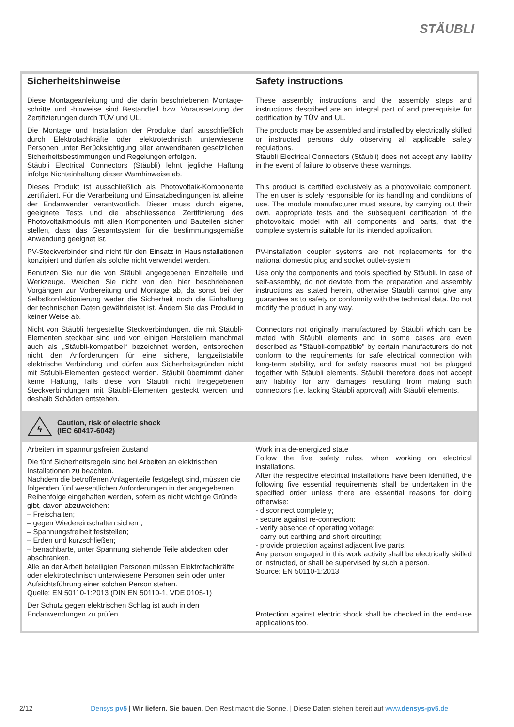STÄUBLI
Sicherheitshinweise
Diese Montageanleitung und die darin beschriebenen Montage­schritte und -hinweise sind Bestandteil bzw. Voraussetzung der Zertifizierungen durch TÜV und UL.
Die Montage und Installation der Produkte darf ausschließlich durch Elektrofachkräfte oder elektrotechnisch unterwiesene Personen unter Berücksichtigung aller anwendbaren gesetzlichen Sicherheitsbestimmungen und Regelungen erfolgen.
Stäubli Electrical Connectors (Stäubli) lehnt jegliche Haftung infolge Nichteinhaltung dieser Warnhinweise ab.
Dieses Produkt ist ausschließlich als Photovoltaik-Komponente zertifiziert. Für die Verarbeitung und Einsatzbedingungen ist alleine der Endanwender verantwortlich. Dieser muss durch eigene, geeignete Tests und die abschliessende Zertifizierung des Photovoltaikmoduls mit allen Komponenten und Bauteilen sicher stellen, dass das Gesamtsystem für die bestimmungsgemäße Anwendung geeignet ist.
PV-Steckverbinder sind nicht für den Einsatz in Hausinstallationen konzipiert und dürfen als solche nicht verwendet werden.
Benutzen Sie nur die von Stäubli angegebenen Einzelteile und Werkzeuge. Weichen Sie nicht von den hier beschriebenen Vorgängen zur Vorbereitung und Montage ab, da sonst bei der Selbstkonfektionierung weder die Sicherheit noch die Einhaltung der technischen Daten gewährleistet ist. Ändern Sie das Produkt in keiner Weise ab.
Nicht von Stäubli hergestellte Steckverbindungen, die mit Stäubli-Elementen steckbar sind und von einigen Herstellern manchmal auch als „Stäubli-kompatibel“ bezeichnet werden, entsprechen nicht den Anforderungen für eine sichere, langzeitstabile elektrische Verbindung und dürfen aus Sicherheitsgründen nicht mit Stäubli-Elementen gesteckt werden. Stäubli übernimmt daher keine Haftung, falls diese von Stäubli nicht freigegebenen Steckverbindungen mit Stäubli-Elementen gesteckt werden und deshalb Schäden entstehen.
Safety instructions
These assembly instructions and the assembly steps and instructions described are an integral part of and prerequisite for certification by TÜV and UL.
The products may be assembled and installed by electrically skilled or instructed persons duly observing all applicable safety regulations.
Stäubli Electrical Connectors (Stäubli) does not accept any liability in the event of failure to observe these warnings.
This product is certified exclusively as a photovoltaic component. The en user is solely responsible for its handling and conditions of use. The module manufacturer must assure, by carrying out their own, appropriate tests and the subsequent certification of the photovoltaic model with all components and parts, that the complete system is suitable for its intended application.
PV-installation coupler systems are not replacements for the national domestic plug and socket outlet-system
Use only the components and tools specified by Stäubli. In case of self-assembly, do not deviate from the preparation and assembly instructions as stated herein, otherwise Stäubli cannot give any guarantee as to safety or conformity with the technical data. Do not modify the product in any way.
Connectors not originally manufactured by Stäubli which can be mated with Stäubli elements and in some cases are even described as ”Stäubli-compatible” by certain manufacturers do not conform to the requirements for safe electrical connection with long-term stability, and for safety reasons must not be plugged together with Stäubli elements. Stäubli therefore does not accept any liability for any damages resulting from mating such connectors (i.e. lacking Stäubli approval) with Stäubli elements.
ϟ
Caution, risk of electric shock
(IEC 60417-6042)
Arbeiten im spannungsfreien Zustand
Die fünf Sicherheitsregeln sind bei Arbeiten an elektrischen Installationen zu beachten.
Nachdem die betroffenen Anlagenteile festgelegt sind, müssen die folgenden fünf wesentlichen Anforderungen in der angegebenen Reihenfolge eingehalten werden, sofern es nicht wichtige Gründe gibt, davon abzuweichen:
– Freischalten;
– gegen Wiedereinschalten sichern;
– Spannungsfreiheit feststellen;
– Erden und kurzschließen;
– benachbarte, unter Spannung stehende Teile abdecken oder abschranken.
Alle an der Arbeit beteiligten Personen müssen Elektrofachkräfte oder elektrotechnisch unterwiesene Personen sein oder unter Aufsichtsführung einer solchen Person stehen.
Quelle: EN 50110-1:2013 (DIN EN 50110-1, VDE 0105-1)
Der Schutz gegen elektrischen Schlag ist auch in den Endanwendungen zu prüfen.
Work in a de-energized state
Follow the five safety rules, when working on electrical installations.
After the respective electrical installations have been identified, the following five essential requirements shall be undertaken in the specified order unless there are essential reasons for doing otherwise:
- disconnect completely;
- secure against re-connection;
- verify absence of operating voltage;
- carry out earthing and short-circuiting;
- provide protection against adjacent live parts.
Any person engaged in this work activity shall be electrically skilled or instructed, or shall be supervised by such a person.
Source: EN 50110-1:2013
Protection against electric shock shall be checked in the end-use applications too.
2/12 Densys pv5 | Wir liefern. Sie bauen. Den Rest macht die Sonne. | Diese Daten stehen bereit auf www.densys-pv5.de